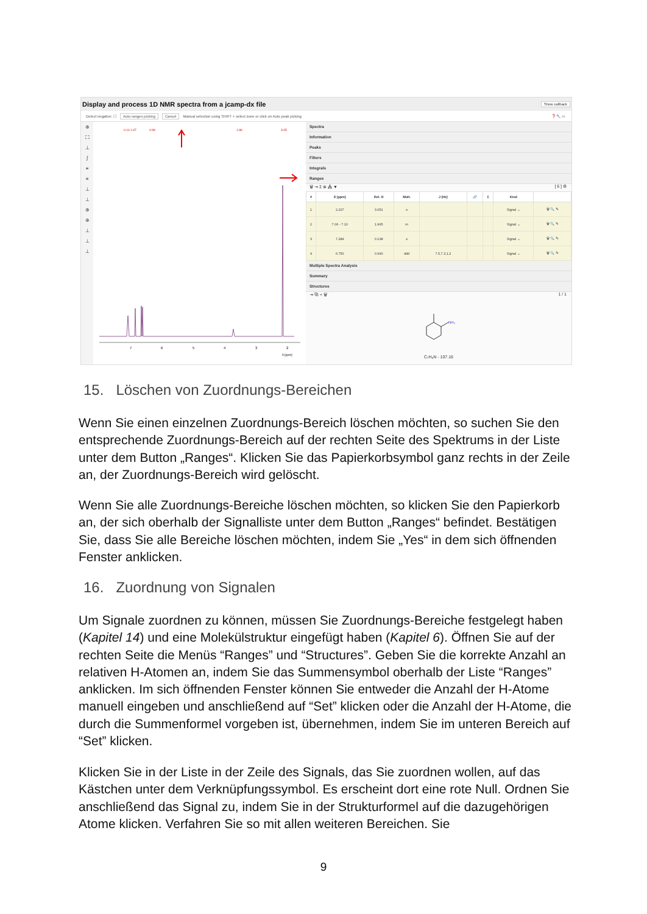Display and process 1D NMR spectra from a jcamp-dx file Show callback
Detect negative: ☐ Auto ranges picking Cancel Manual selection using SHIFT + select zone or click on Auto peak picking ❓ 🔧 ▭
⊕
⛶
⊥
∫
≡
≡
⊥
⊥
⊕
⊕
⊥
⊥
⊥
0.14 1.97
0.99
1.86
3.05
7
6
5
4
3
2
δ [ppm]
Spectra
Information
Peaks
Filters
Integrals
Ranges
🗑 ⇥ Σ ⊗ ⁂ ▼ [ 6 ] ⚙
| # | δ (ppm) | Rel. H | Mult. | J (Hz) | 🔗 | Σ | Kind | |
| --- | --- | --- | --- | --- | --- | --- | --- | --- |
| 1 | 2.207 | 3.051 | s | | | | Signal ⌄ | 🗑 🔍 ✎ |
| 2 | 7.06 - 7.10 | 1.965 | m | | | | Signal ⌄ | 🗑 🔍 ✎ |
| 3 | 7.284 | 0.138 | s | | | | Signal ⌄ | 🗑 🔍 ✎ |
| 4 | 6.750 | 0.990 | ddd | 7.5,7.3,1.2 | | | Signal ⌄ | 🗑 🔍 ✎ |
Multiple Spectra Analysis
Summary
Structures
⇥ ⧉ + 🗑 1 / 1
NH₂
C₇H₉N - 107.16
15. Löschen von Zuordnungs-Bereichen
Wenn Sie einen einzelnen Zuordnungs-Bereich löschen möchten, so suchen Sie den entsprechende Zuordnungs-Bereich auf der rechten Seite des Spektrums in der Liste unter dem Button „Ranges“. Klicken Sie das Papierkorbsymbol ganz rechts in der Zeile an, der Zuordnungs-Bereich wird gelöscht.
Wenn Sie alle Zuordnungs-Bereiche löschen möchten, so klicken Sie den Papierkorb an, der sich oberhalb der Signalliste unter dem Button „Ranges“ befindet. Bestätigen Sie, dass Sie alle Bereiche löschen möchten, indem Sie „Yes“ in dem sich öffnenden Fenster anklicken.
16. Zuordnung von Signalen
Um Signale zuordnen zu können, müssen Sie Zuordnungs-Bereiche festgelegt haben (Kapitel 14) und eine Molekülstruktur eingefügt haben (Kapitel 6). Öffnen Sie auf der rechten Seite die Menüs “Ranges” und “Structures”. Geben Sie die korrekte Anzahl an relativen H-Atomen an, indem Sie das Summensymbol oberhalb der Liste “Ranges” anklicken. Im sich öffnenden Fenster können Sie entweder die Anzahl der H-Atome manuell eingeben und anschließend auf “Set” klicken oder die Anzahl der H-Atome, die durch die Summenformel vorgeben ist, übernehmen, indem Sie im unteren Bereich auf “Set” klicken.
Klicken Sie in der Liste in der Zeile des Signals, das Sie zuordnen wollen, auf das Kästchen unter dem Verknüpfungssymbol. Es erscheint dort eine rote Null. Ordnen Sie anschließend das Signal zu, indem Sie in der Strukturformel auf die dazugehörigen Atome klicken. Verfahren Sie so mit allen weiteren Bereichen. Sie
9